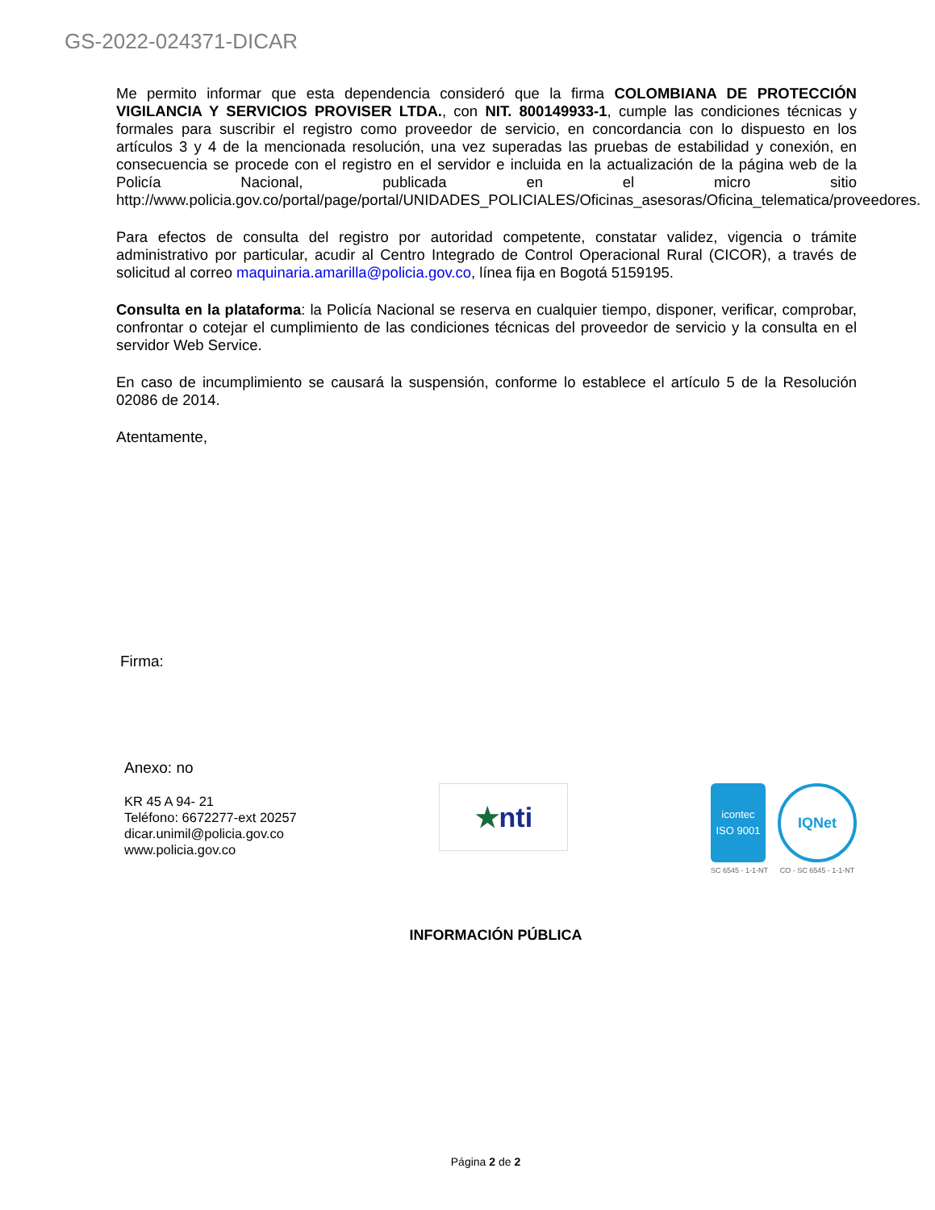GS-2022-024371-DICAR
Me permito informar que esta dependencia consideró que la firma COLOMBIANA DE PROTECCIÓN VIGILANCIA Y SERVICIOS PROVISER LTDA., con NIT. 800149933-1, cumple las condiciones técnicas y formales para suscribir el registro como proveedor de servicio, en concordancia con lo dispuesto en los artículos 3 y 4 de la mencionada resolución, una vez superadas las pruebas de estabilidad y conexión, en consecuencia se procede con el registro en el servidor e incluida en la actualización de la página web de la Policía Nacional, publicada en el micro sitio http://www.policia.gov.co/portal/page/portal/UNIDADES_POLICIALES/Oficinas_asesoras/Oficina_telematica/proveedores.
Para efectos de consulta del registro por autoridad competente, constatar validez, vigencia o trámite administrativo por particular, acudir al Centro Integrado de Control Operacional Rural (CICOR), a través de solicitud al correo maquinaria.amarilla@policia.gov.co, línea fija en Bogotá 5159195.
Consulta en la plataforma: la Policía Nacional se reserva en cualquier tiempo, disponer, verificar, comprobar, confrontar o cotejar el cumplimiento de las condiciones técnicas del proveedor de servicio y la consulta en el servidor Web Service.
En caso de incumplimiento se causará la suspensión, conforme lo establece el artículo 5 de la Resolución 02086 de 2014.
Atentamente,
Firma:
Anexo: no
KR 45 A 94- 21
Teléfono: 6672277-ext 20257
dicar.unimil@policia.gov.co
www.policia.gov.co
★ nti
icontec
ISO 9001
SC 6545 - 1-1-NT
IQNet
CO - SC 6545 - 1-1-NT
INFORMACIÓN PÚBLICA
Página 2 de 2